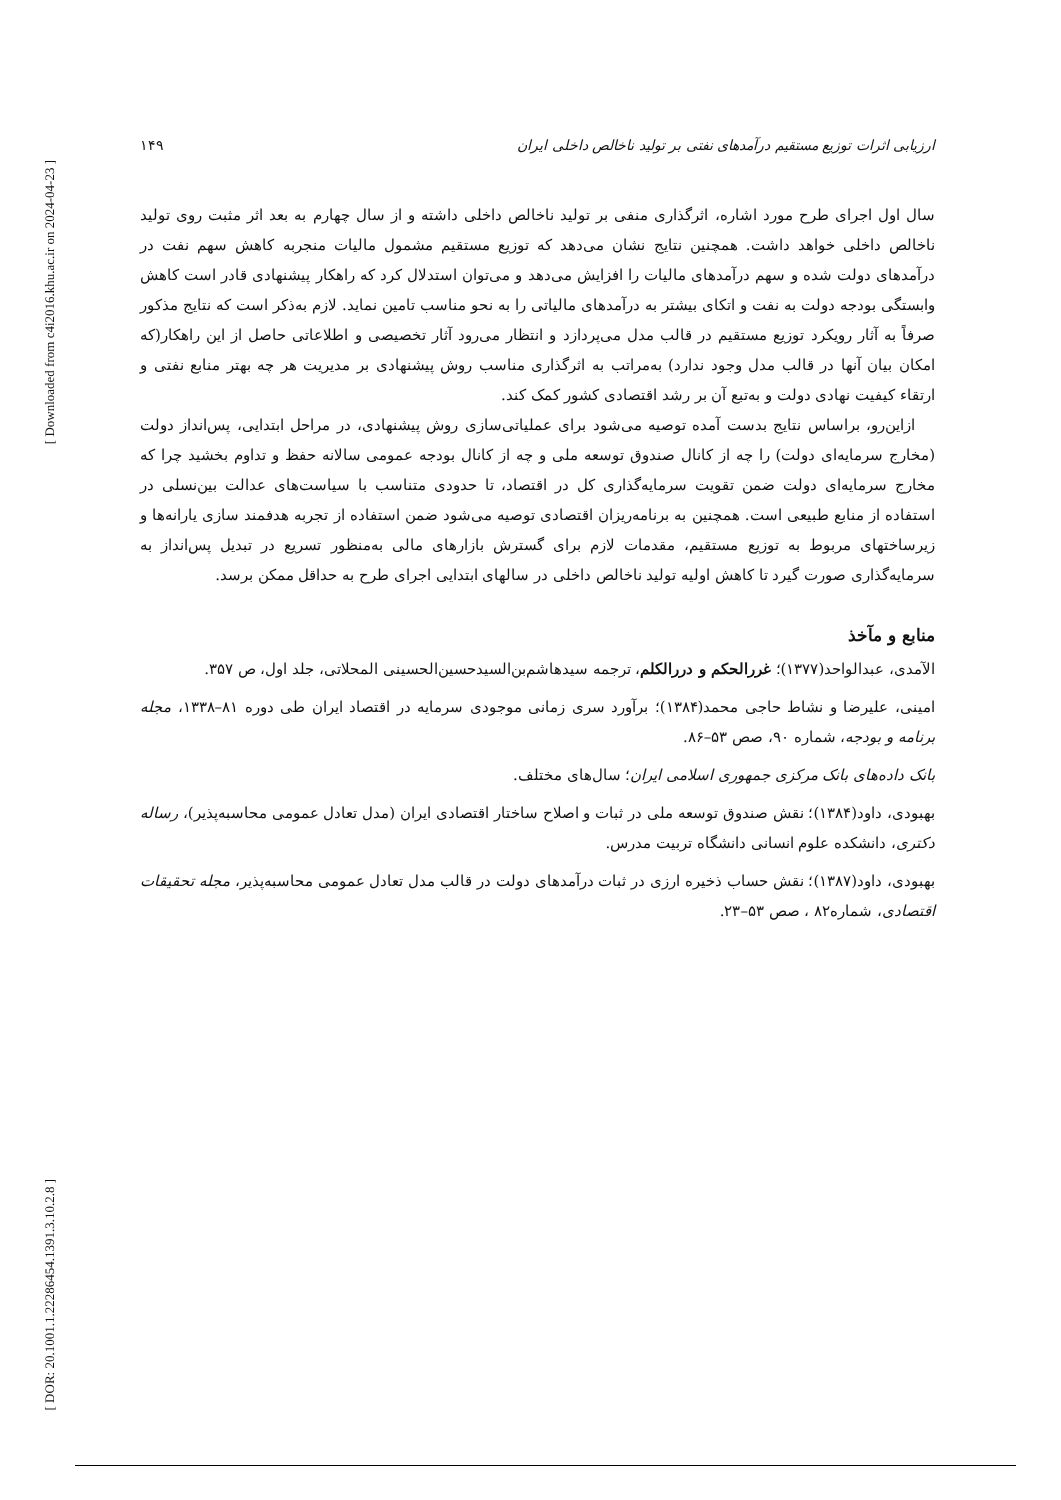[ Downloaded from c4i2016.khu.ac.ir on 2024-04-23 ]
[ DOR: 20.1001.1.22286454.1391.3.10.2.8 ]
ارزیابی اثرات توزیع مستقیم درآمدهای نفتی بر تولید ناخالص داخلی ایران ۱۴۹
سال اول اجرای طرح مورد اشاره، اثرگذاری منفی بر تولید ناخالص داخلی داشته و از سال چهارم به بعد اثر مثبت روی تولید ناخالص داخلی خواهد داشت. همچنین نتایج نشان می‌دهد که توزیع مستقیم مشمول مالیات منجربه کاهش سهم نفت در درآمدهای دولت شده و سهم درآمدهای مالیات را افزایش می‌دهد و می‌توان استدلال کرد که راهکار پیشنهادی قادر است کاهش وابستگی بودجه دولت به نفت و اتکای بیشتر به درآمدهای مالیاتی را به نحو مناسب تامین نماید. لازم به‌ذکر است که نتایج مذکور صرفاً به آثار رویکرد توزیع مستقیم در قالب مدل می‌پردازد و انتظار می‌رود آثار تخصیصی و اطلاعاتی حاصل از این راهکار(که امکان بیان آنها در قالب مدل وجود ندارد) به‌مراتب به اثرگذاری مناسب روش پیشنهادی بر مدیریت هر چه بهتر منابع نفتی و ارتقاء کیفیت نهادی دولت و به‌تبع آن بر رشد اقتصادی کشور کمک کند.
ازاین‌رو، براساس نتایج بدست آمده توصیه می‌شود برای عملیاتی‌سازی روش پیشنهادی، در مراحل ابتدایی، پس‌انداز دولت (مخارج سرمایه‌ای دولت) را چه از کانال صندوق توسعه ملی و چه از کانال بودجه عمومی سالانه حفظ و تداوم بخشید چرا که مخارج سرمایه‌ای دولت ضمن تقویت سرمایه‌گذاری کل در اقتصاد، تا حدودی متناسب با سیاست‌های عدالت بین‌نسلی در استفاده از منابع طبیعی است. همچنین به برنامه‌ریزان اقتصادی توصیه می‌شود ضمن استفاده از تجربه هدفمند سازی یارانه‌ها و زیرساختهای مربوط به توزیع مستقیم، مقدمات لازم برای گسترش بازارهای مالی به‌منظور تسریع در تبدیل پس‌انداز به سرمایه‌گذاری صورت گیرد تا کاهش اولیه تولید ناخالص داخلی در سالهای ابتدایی اجرای طرح به حداقل ممکن برسد.
منابع و مآخذ
الآمدی، عبدالواحد(۱۳۷۷)؛ غررالحکم و دررالکلم، ترجمه سیدهاشم‌بن‌السیدحسین‌الحسینی المحلاتی، جلد اول، ص ۳۵۷.
امینی، علیرضا و نشاط حاجی محمد(۱۳۸۴)؛ برآورد سری زمانی موجودی سرمایه در اقتصاد ایران طی دوره ۸۱–۱۳۳۸، مجله برنامه و بودجه، شماره ۹۰، صص ۵۳–۸۶.
بانک داده‌های بانک مرکزی جمهوری اسلامی ایران؛ سال‌های مختلف.
بهبودی، داود(۱۳۸۴)؛ نقش صندوق توسعه ملی در ثبات و اصلاح ساختار اقتصادی ایران (مدل تعادل عمومی محاسبه‌پذیر)، رساله دکتری، دانشکده علوم انسانی دانشگاه تربیت مدرس.
بهبودی، داود(۱۳۸۷)؛ نقش حساب ذخیره ارزی در ثبات درآمدهای دولت در قالب مدل تعادل عمومی محاسبه‌پذیر، مجله تحقیقات اقتصادی، شماره۸۲ ، صص ۵۳–۲۳.